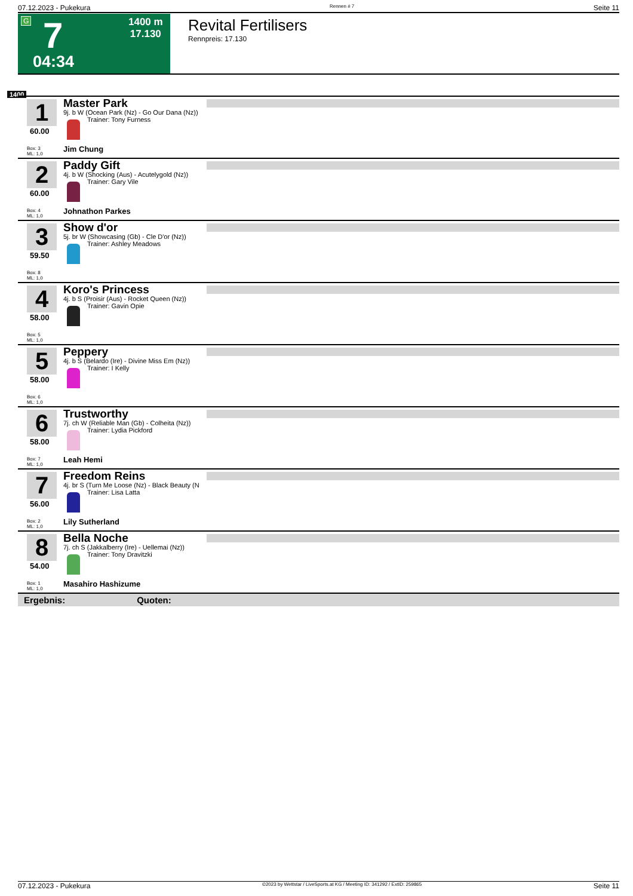07.12.2023 - Pukekura Rennen # 7 Seite 11
G 7 1400 m
17.130
04:34
Revital Fertilisers
Rennpreis: 17.130
1400
1
60.00
Box: 3
ML: 1,0
Master Park
9j. b W (Ocean Park (Nz) - Go Our Dana (Nz))
Trainer: Tony Furness
Jim Chung
2
60.00
Box: 4
ML: 1,0
Paddy Gift
4j. b W (Shocking (Aus) - Acutelygold (Nz))
Trainer: Gary Vile
Johnathon Parkes
3
59.50
Box: 8
ML: 1,0
Show d'or
5j. br W (Showcasing (Gb) - Cle D'or (Nz))
Trainer: Ashley Meadows
4
58.00
Box: 5
ML: 1,0
Koro's Princess
4j. b S (Proisir (Aus) - Rocket Queen (Nz))
Trainer: Gavin Opie
5
58.00
Box: 6
ML: 1,0
Peppery
4j. b S (Belardo (Ire) - Divine Miss Em (Nz))
Trainer: I Kelly
6
58.00
Box: 7
ML: 1,0
Trustworthy
7j. ch W (Reliable Man (Gb) - Colheita (Nz))
Trainer: Lydia Pickford
Leah Hemi
7
56.00
Box: 2
ML: 1,0
Freedom Reins
4j. br S (Turn Me Loose (Nz) - Black Beauty (N
Trainer: Lisa Latta
Lily Sutherland
8
54.00
Box: 1
ML: 1,0
Bella Noche
7j. ch S (Jakkalberry (Ire) - Uellemai (Nz))
Trainer: Tony Dravitzki
Masahiro Hashizume
Ergebnis: Quoten:
07.12.2023 - Pukekura ©2023 by Wettstar / LiveSports.at KG / Meeting ID: 341292 / ExtID: 259865 Seite 11